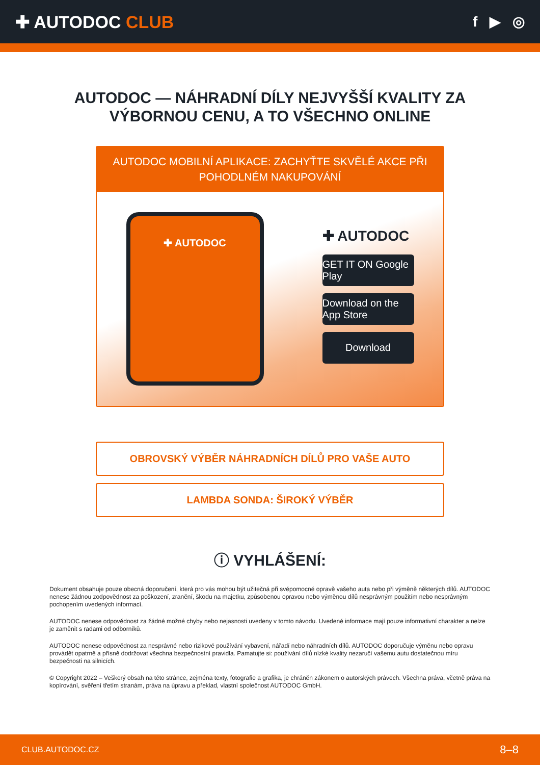✚ AUTODOC CLUB
f ▶ ◎
AUTODOC — NÁHRADNÍ DÍLY NEJVYŠŠÍ KVALITY ZA
VÝBORNOU CENU, A TO VŠECHNO ONLINE
AUTODOC MOBILNÍ APLIKACE: ZACHYŤTE SKVĚLÉ AKCE PŘI POHODLNÉM NAKUPOVÁNÍ
✚ AUTODOC
✚ AUTODOC
GET IT ON Google Play
Download on the App Store
Download
OBROVSKÝ VÝBĚR NÁHRADNÍCH DÍLŮ PRO VAŠE AUTO
LAMBDA SONDA: ŠIROKÝ VÝBĚR
ⓘ VYHLÁŠENÍ:
Dokument obsahuje pouze obecná doporučení, která pro vás mohou být užitečná při svépomocné opravě vašeho auta nebo při výměně některých dílů. AUTODOC nenese žádnou zodpovědnost za poškození, zranění, škodu na majetku, způsobenou opravou nebo výměnou dílů nesprávným použitím nebo nesprávným pochopením uvedených informací.
AUTODOC nenese odpovědnost za žádné možné chyby nebo nejasnosti uvedeny v tomto návodu. Uvedené informace mají pouze informativní charakter a nelze je zaměnit s radami od odborníků.
AUTODOC nenese odpovědnost za nesprávné nebo rizikové používání vybavení, nářadí nebo náhradních dílů. AUTODOC doporučuje výměnu nebo opravu provádět opatrně a přísně dodržovat všechna bezpečnostní pravidla. Pamatujte si: používání dílů nízké kvality nezaručí vašemu autu dostatečnou míru bezpečnosti na silnicích.
© Copyright 2022 – Veškerý obsah na této stránce, zejména texty, fotografie a grafika, je chráněn zákonem o autorských právech. Všechna práva, včetně práva na kopírování, svěření třetím stranám, práva na úpravu a překlad, vlastní společnost AUTODOC GmbH.
CLUB.AUTODOC.CZ 8–8